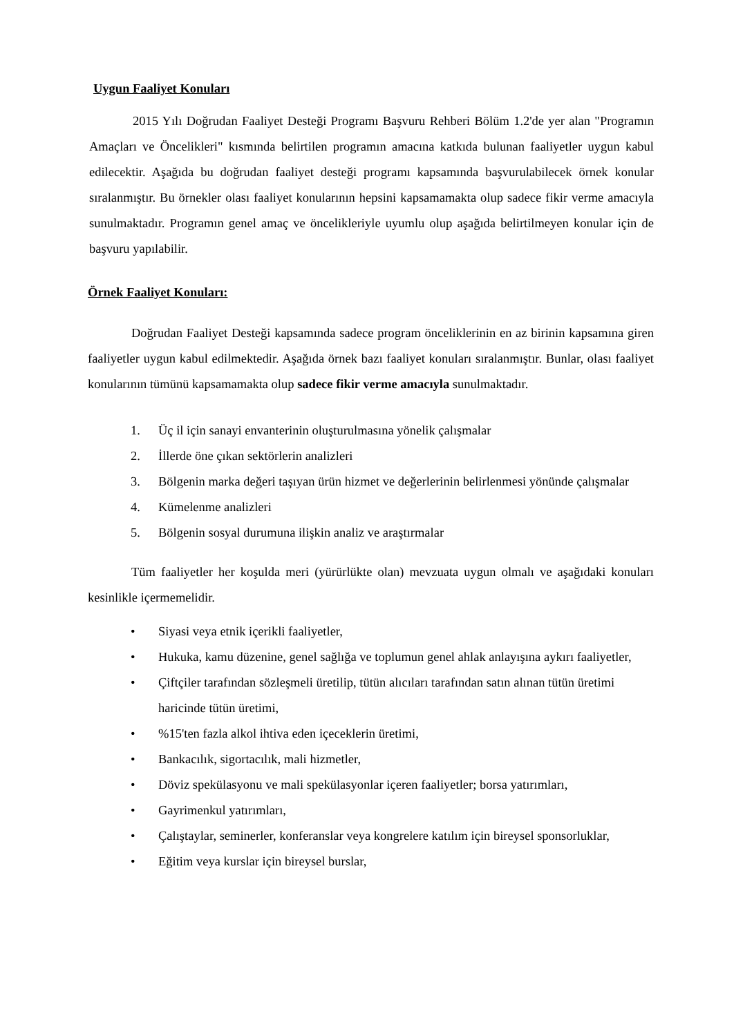Uygun Faaliyet Konuları
2015 Yılı Doğrudan Faaliyet Desteği Programı Başvuru Rehberi Bölüm 1.2'de yer alan "Programın Amaçları ve Öncelikleri" kısmında belirtilen programın amacına katkıda bulunan faaliyetler uygun kabul edilecektir. Aşağıda bu doğrudan faaliyet desteği programı kapsamında başvurulabilecek örnek konular sıralanmıştır. Bu örnekler olası faaliyet konularının hepsini kapsamamakta olup sadece fikir verme amacıyla sunulmaktadır. Programın genel amaç ve öncelikleriyle uyumlu olup aşağıda belirtilmeyen konular için de başvuru yapılabilir.
Örnek Faaliyet Konuları:
Doğrudan Faaliyet Desteği kapsamında sadece program önceliklerinin en az birinin kapsamına giren faaliyetler uygun kabul edilmektedir. Aşağıda örnek bazı faaliyet konuları sıralanmıştır. Bunlar, olası faaliyet konularının tümünü kapsamamakta olup sadece fikir verme amacıyla sunulmaktadır.
1. Üç il için sanayi envanterinin oluşturulmasına yönelik çalışmalar
2. İllerde öne çıkan sektörlerin analizleri
3. Bölgenin marka değeri taşıyan ürün hizmet ve değerlerinin belirlenmesi yönünde çalışmalar
4. Kümelenme analizleri
5. Bölgenin sosyal durumuna ilişkin analiz ve araştırmalar
Tüm faaliyetler her koşulda meri (yürürlükte olan) mevzuata uygun olmalı ve aşağıdaki konuları kesinlikle içermemelidir.
• Siyasi veya etnik içerikli faaliyetler,
• Hukuka, kamu düzenine, genel sağlığa ve toplumun genel ahlak anlayışına aykırı faaliyetler,
• Çiftçiler tarafından sözleşmeli üretilip, tütün alıcıları tarafından satın alınan tütün üretimi haricinde tütün üretimi,
•%15'ten fazla alkol ihtiva eden içeceklerin üretimi,
• Bankacılık, sigortacılık, mali hizmetler,
• Döviz spekülasyonu ve mali spekülasyonlar içeren faaliyetler; borsa yatırımları,
• Gayrimenkul yatırımları,
• Çalıştaylar, seminerler, konferanslar veya kongrelere katılım için bireysel sponsorluklar,
• Eğitim veya kurslar için bireysel burslar,